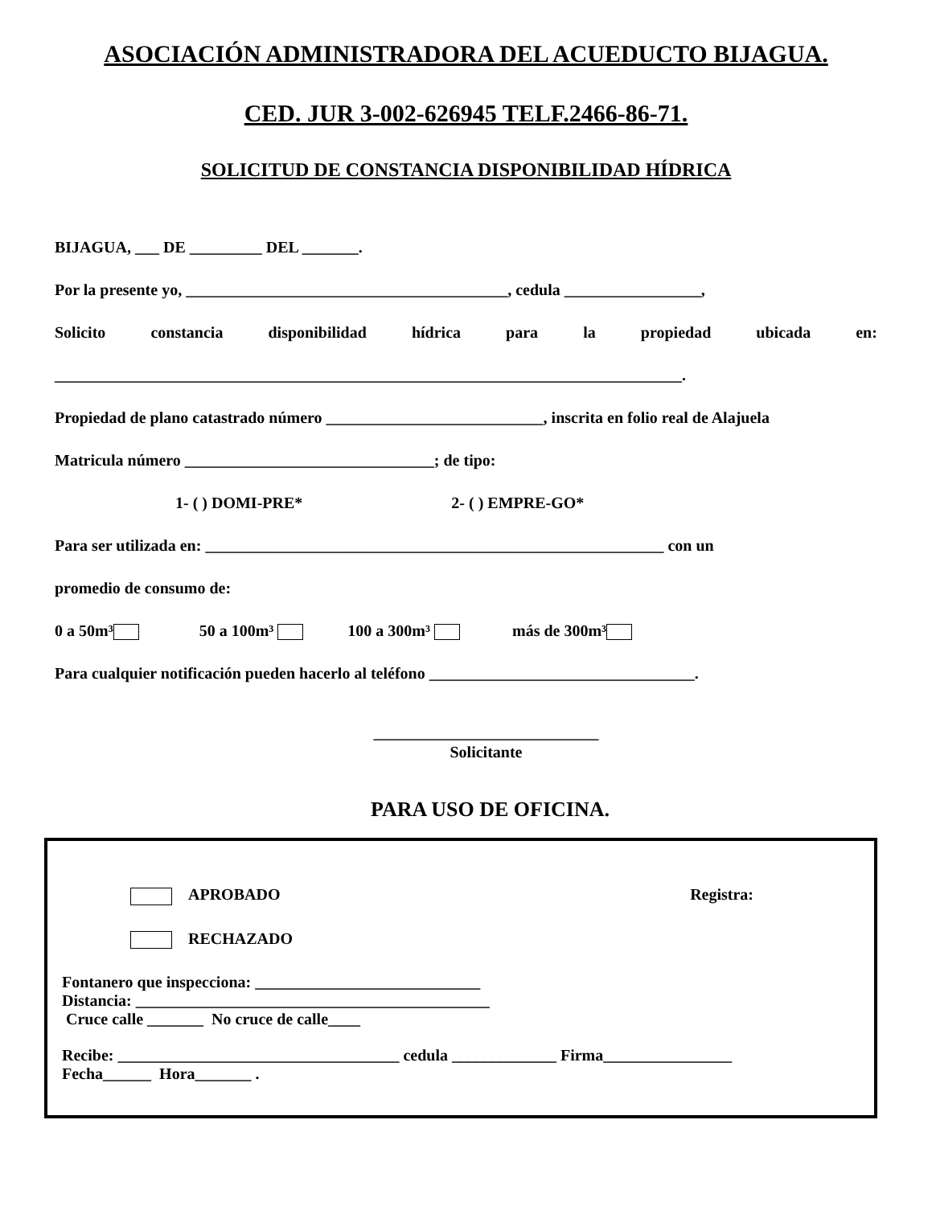ASOCIACIÓN ADMINISTRADORA DEL ACUEDUCTO BIJAGUA.
CED. JUR 3-002-626945 TELF.2466-86-71.
SOLICITUD DE CONSTANCIA DISPONIBILIDAD HÍDRICA
BIJAGUA, ___ DE _________ DEL _______.
Por la presente yo, ________________________________________, cedula _________________,
Solicito constancia disponibilidad hídrica para la propiedad ubicada en:
______________________________________________________________________________.
Propiedad de plano catastrado número ___________________________, inscrita en folio real de Alajuela
Matricula número _______________________________; de tipo:
1- ( ) DOMI-PRE* 2- ( ) EMPRE-GO*
Para ser utilizada en: _________________________________________________________ con un
promedio de consumo de:
0 a 50m³ 50 a 100m³ 100 a 300m³ más de 300m³
Para cualquier notificación pueden hacerlo al teléfono _________________________________.
____________________________
Solicitante
PARA USO DE OFICINA.
APROBADO Registra:
RECHAZADO
Fontanero que inspecciona: ____________________________
Distancia: ____________________________________________
Cruce calle _______ No cruce de calle____
Recibe: ___________________________________ cedula _____________ Firma________________
Fecha______ Hora_______ .